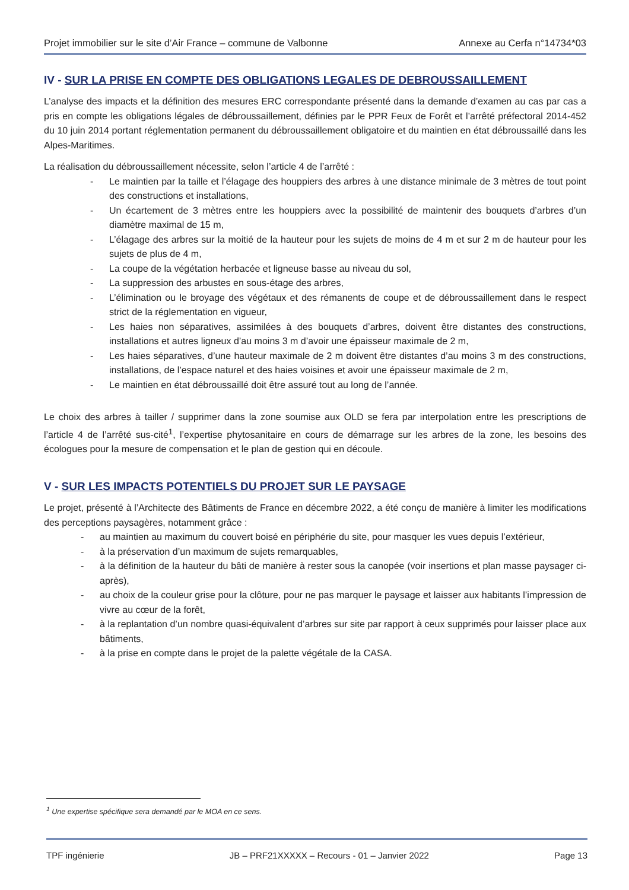Projet immobilier sur le site d’Air France – commune de Valbonne Annexe au Cerfa n°14734*03
IV - SUR LA PRISE EN COMPTE DES OBLIGATIONS LEGALES DE DEBROUSSAILLEMENT
L’analyse des impacts et la définition des mesures ERC correspondante présenté dans la demande d’examen au cas par cas a pris en compte les obligations légales de débroussaillement, définies par le PPR Feux de Forêt et l’arrêté préfectoral 2014-452 du 10 juin 2014 portant réglementation permanent du débroussaillement obligatoire et du maintien en état débroussaillé dans les Alpes-Maritimes.
La réalisation du débroussaillement nécessite, selon l’article 4 de l’arrêté :
- Le maintien par la taille et l’élagage des houppiers des arbres à une distance minimale de 3 mètres de tout point des constructions et installations,
- Un écartement de 3 mètres entre les houppiers avec la possibilité de maintenir des bouquets d’arbres d’un diamètre maximal de 15 m,
- L’élagage des arbres sur la moitié de la hauteur pour les sujets de moins de 4 m et sur 2 m de hauteur pour les sujets de plus de 4 m,
- La coupe de la végétation herbacée et ligneuse basse au niveau du sol,
- La suppression des arbustes en sous-étage des arbres,
- L’élimination ou le broyage des végétaux et des rémanents de coupe et de débroussaillement dans le respect strict de la réglementation en vigueur,
- Les haies non séparatives, assimilées à des bouquets d’arbres, doivent être distantes des constructions, installations et autres ligneux d’au moins 3 m d’avoir une épaisseur maximale de 2 m,
- Les haies séparatives, d’une hauteur maximale de 2 m doivent être distantes d’au moins 3 m des constructions, installations, de l’espace naturel et des haies voisines et avoir une épaisseur maximale de 2 m,
- Le maintien en état débroussaillé doit être assuré tout au long de l’année.
Le choix des arbres à tailler / supprimer dans la zone soumise aux OLD se fera par interpolation entre les prescriptions de l’article 4 de l’arrêté sus-cité<sup>1</sup>, l’expertise phytosanitaire en cours de démarrage sur les arbres de la zone, les besoins des écologues pour la mesure de compensation et le plan de gestion qui en découle.
V - SUR LES IMPACTS POTENTIELS DU PROJET SUR LE PAYSAGE
Le projet, présenté à l’Architecte des Bâtiments de France en décembre 2022, a été conçu de manière à limiter les modifications des perceptions paysagères, notamment grâce :
- au maintien au maximum du couvert boisé en périphérie du site, pour masquer les vues depuis l’extérieur,
- à la préservation d’un maximum de sujets remarquables,
- à la définition de la hauteur du bâti de manière à rester sous la canopée (voir insertions et plan masse paysager ci-après),
- au choix de la couleur grise pour la clôture, pour ne pas marquer le paysage et laisser aux habitants l’impression de vivre au cœur de la forêt,
- à la replantation d’un nombre quasi-équivalent d’arbres sur site par rapport à ceux supprimés pour laisser place aux bâtiments,
- à la prise en compte dans le projet de la palette végétale de la CASA.
<sup>1</sup> Une expertise spécifique sera demandé par le MOA en ce sens.
TPF ingénierie JB – PRF21XXXXX – Recours - 01 – Janvier 2022 Page 13